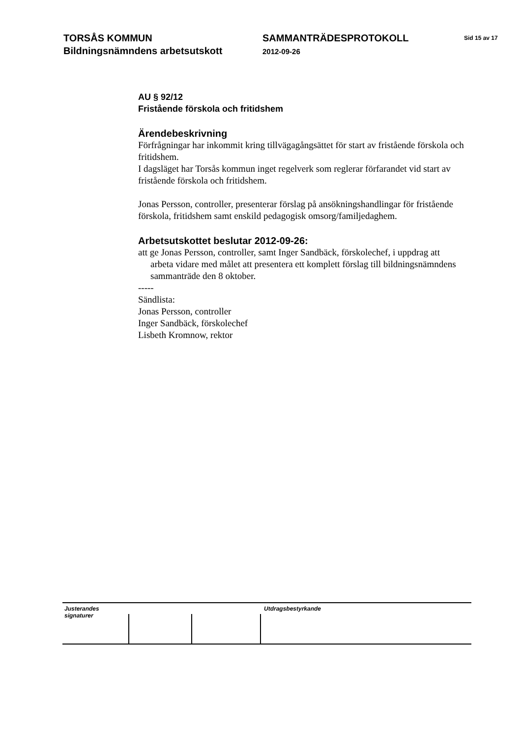TORSÅS KOMMUN
Bildningsnämndens arbetsutskott
SAMMANTRÄDESPROTOKOLL
2012-09-26
Sid 15 av 17
AU § 92/12
Fristående förskola och fritidshem
Ärendebeskrivning
Förfrågningar har inkommit kring tillvägagångsättet för start av fristående förskola och fritidshem.
I dagsläget har Torsås kommun inget regelverk som reglerar förfarandet vid start av fristående förskola och fritidshem.
Jonas Persson, controller, presenterar förslag på ansökningshandlingar för fristående förskola, fritidshem samt enskild pedagogisk omsorg/familjedaghem.
Arbetsutskottet beslutar 2012-09-26:
att ge Jonas Persson, controller, samt Inger Sandbäck, förskolechef, i uppdrag att
arbeta vidare med målet att presentera ett komplett förslag till bildningsnämndens sammanträde den 8 oktober.
-----
Sändlista:
Jonas Persson, controller
Inger Sandbäck, förskolechef
Lisbeth Kromnow, rektor
Justerandes signaturer
Utdragsbestyrkande